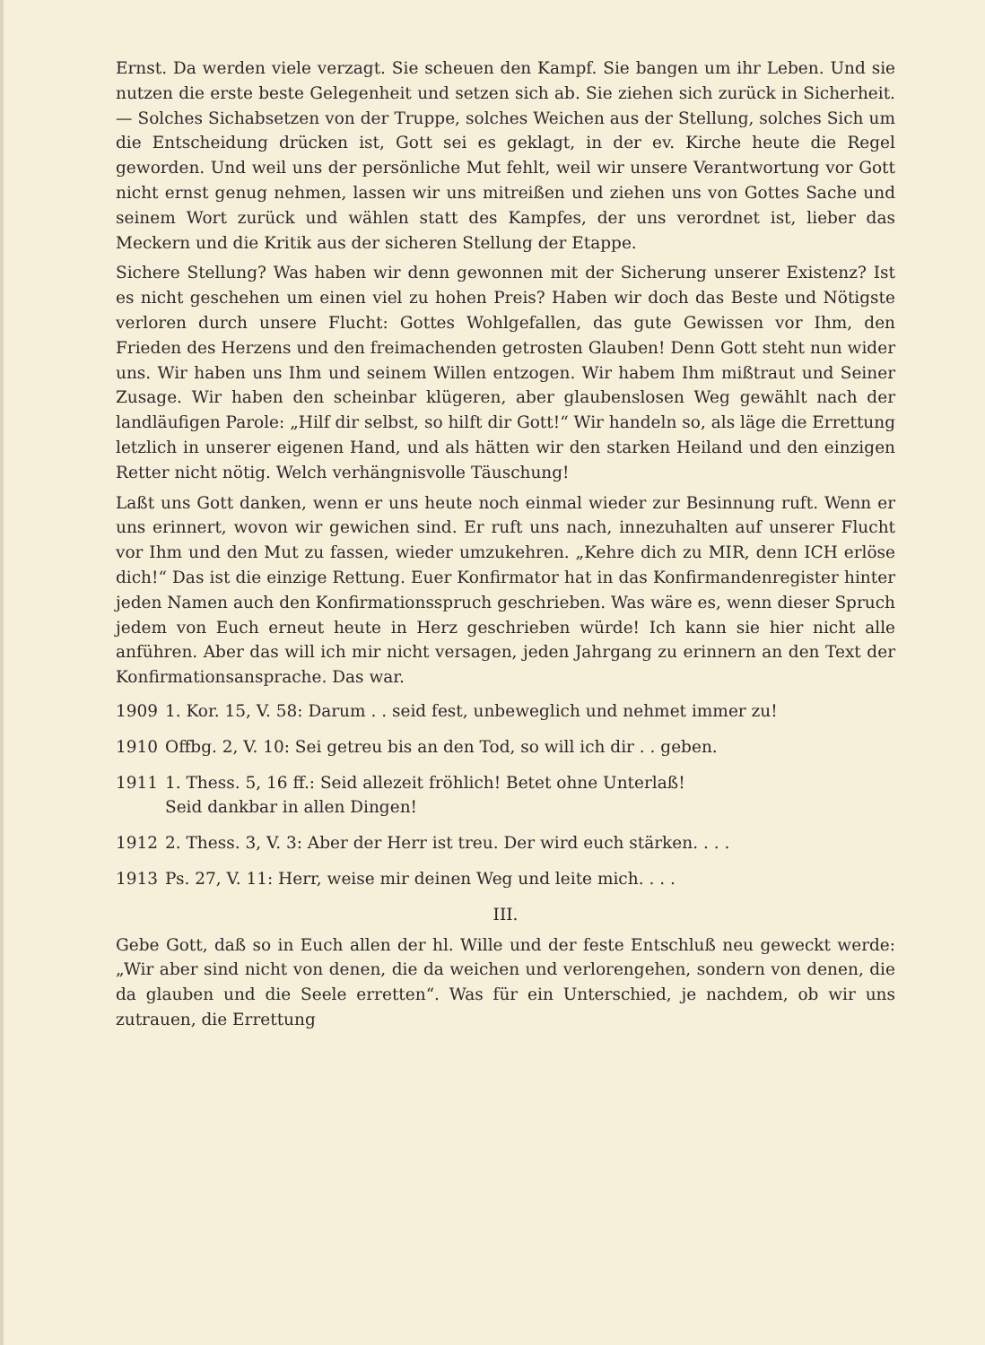Ernst. Da werden viele verzagt. Sie scheuen den Kampf. Sie bangen um ihr Leben. Und sie nutzen die erste beste Gelegenheit und setzen sich ab. Sie ziehen sich zurück in Sicherheit. — Solches Sichabsetzen von der Truppe, solches Weichen aus der Stellung, solches Sich um die Entscheidung drücken ist, Gott sei es geklagt, in der ev. Kirche heute die Regel geworden. Und weil uns der persönliche Mut fehlt, weil wir unsere Verantwortung vor Gott nicht ernst genug nehmen, lassen wir uns mitreißen und ziehen uns von Gottes Sache und seinem Wort zurück und wählen statt des Kampfes, der uns verordnet ist, lieber das Meckern und die Kritik aus der sicheren Stellung der Etappe.
Sichere Stellung? Was haben wir denn gewonnen mit der Sicherung unserer Existenz? Ist es nicht geschehen um einen viel zu hohen Preis? Haben wir doch das Beste und Nötigste verloren durch unsere Flucht: Gottes Wohlgefallen, das gute Gewissen vor Ihm, den Frieden des Herzens und den freimachenden getrosten Glauben! Denn Gott steht nun wider uns. Wir haben uns Ihm und seinem Willen entzogen. Wir habem Ihm mißtraut und Seiner Zusage. Wir haben den scheinbar klügeren, aber glaubenslosen Weg gewählt nach der landläufigen Parole: „Hilf dir selbst, so hilft dir Gott!“ Wir handeln so, als läge die Errettung letzlich in unserer eigenen Hand, und als hätten wir den starken Heiland und den einzigen Retter nicht nötig. Welch verhängnisvolle Täuschung!
Laßt uns Gott danken, wenn er uns heute noch einmal wieder zur Besinnung ruft. Wenn er uns erinnert, wovon wir gewichen sind. Er ruft uns nach, innezuhalten auf unserer Flucht vor Ihm und den Mut zu fassen, wieder umzukehren. „Kehre dich zu MIR, denn ICH erlöse dich!“ Das ist die einzige Rettung. Euer Konfirmator hat in das Konfirmandenregister hinter jeden Namen auch den Konfirmationsspruch geschrieben. Was wäre es, wenn dieser Spruch jedem von Euch erneut heute in Herz geschrieben würde! Ich kann sie hier nicht alle anführen. Aber das will ich mir nicht versagen, jeden Jahrgang zu erinnern an den Text der Konfirmationsansprache. Das war.
1909 1. Kor. 15, V. 58: Darum . . seid fest, unbeweglich und nehmet immer zu!
1910 Offbg. 2, V. 10: Sei getreu bis an den Tod, so will ich dir . . geben.
1911 1. Thess. 5, 16 ff.: Seid allezeit fröhlich! Betet ohne Unterlaß!
Seid dankbar in allen Dingen!
1912 2. Thess. 3, V. 3: Aber der Herr ist treu. Der wird euch stärken. . . .
1913 Ps. 27, V. 11: Herr, weise mir deinen Weg und leite mich. . . .
III.
Gebe Gott, daß so in Euch allen der hl. Wille und der feste Entschluß neu geweckt werde: „Wir aber sind nicht von denen, die da weichen und verlorengehen, sondern von denen, die da glauben und die Seele erretten“. Was für ein Unterschied, je nachdem, ob wir uns zutrauen, die Errettung